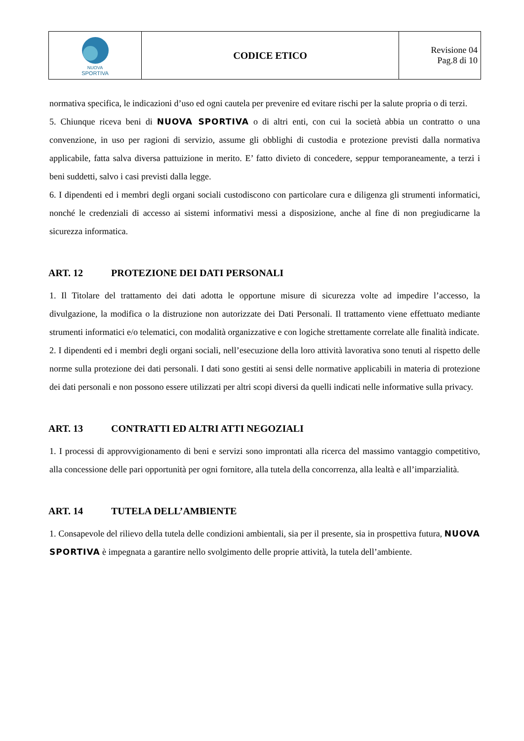| NUOVA SPORTIVA | CODICE ETICO | Revisione 04 Pag.8 di 10 |
normativa specifica, le indicazioni d’uso ed ogni cautela per prevenire ed evitare rischi per la salute propria o di terzi.
5. Chiunque riceva beni di NUOVA SPORTIVA o di altri enti, con cui la società abbia un contratto o una convenzione, in uso per ragioni di servizio, assume gli obblighi di custodia e protezione previsti dalla normativa applicabile, fatta salva diversa pattuizione in merito. E’ fatto divieto di concedere, seppur temporaneamente, a terzi i beni suddetti, salvo i casi previsti dalla legge.
6. I dipendenti ed i membri degli organi sociali custodiscono con particolare cura e diligenza gli strumenti informatici, nonché le credenziali di accesso ai sistemi informativi messi a disposizione, anche al fine di non pregiudicarne la sicurezza informatica.
ART. 12 PROTEZIONE DEI DATI PERSONALI
1. Il Titolare del trattamento dei dati adotta le opportune misure di sicurezza volte ad impedire l’accesso, la divulgazione, la modifica o la distruzione non autorizzate dei Dati Personali. Il trattamento viene effettuato mediante strumenti informatici e/o telematici, con modalità organizzative e con logiche strettamente correlate alle finalità indicate.
2. I dipendenti ed i membri degli organi sociali, nell’esecuzione della loro attività lavorativa sono tenuti al rispetto delle norme sulla protezione dei dati personali. I dati sono gestiti ai sensi delle normative applicabili in materia di protezione dei dati personali e non possono essere utilizzati per altri scopi diversi da quelli indicati nelle informative sulla privacy.
ART. 13 CONTRATTI ED ALTRI ATTI NEGOZIALI
1. I processi di approvvigionamento di beni e servizi sono improntati alla ricerca del massimo vantaggio competitivo, alla concessione delle pari opportunità per ogni fornitore, alla tutela della concorrenza, alla lealtà e all’imparzialità.
ART. 14 TUTELA DELL’AMBIENTE
1. Consapevole del rilievo della tutela delle condizioni ambientali, sia per il presente, sia in prospettiva futura, NUOVA SPORTIVA è impegnata a garantire nello svolgimento delle proprie attività, la tutela dell’ambiente.